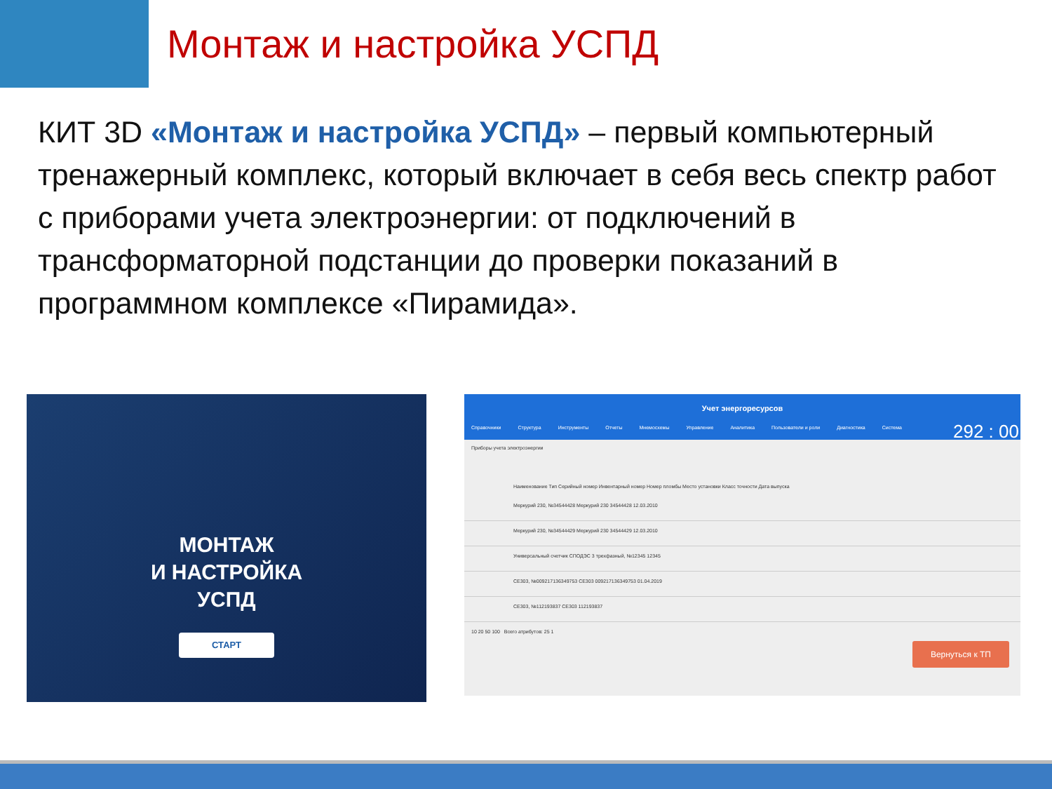Монтаж и настройка УСПД
КИТ 3D «Монтаж и настройка УСПД» – первый компьютерный тренажерный комплекс, который включает в себя весь спектр работ с приборами учета электроэнергии: от подключений в трансформаторной подстанции до проверки показаний в программном комплексе «Пирамида».
МОНТАЖ
И НАСТРОЙКА
УСПД
СТАРТ
Учет энергоресурсов
Справочники Структура Инструменты Отчеты Мнемосхемы Управление Аналитика Пользователи и роли Диагностика Система
292 : 00
Приборы учета электроэнергии
Наименование Тип Серийный номер Инвентарный номер Номер пломбы Место установки Класс точности Дата выпуска
Меркурий 230, №34544428 Меркурий 230 34544428 12.03.2010
Меркурий 230, №34544429 Меркурий 230 34544429 12.03.2010
Универсальный счетчик СПОДЭС 3 трехфазный, №12345 12345
СЕ303, №009217136349753 СЕ303 009217136349753 01.04.2019
СЕ303, №112193837 СЕ303 112193837
10 20 50 100 Всего атрибутов: 25 1
Вернуться к ТП